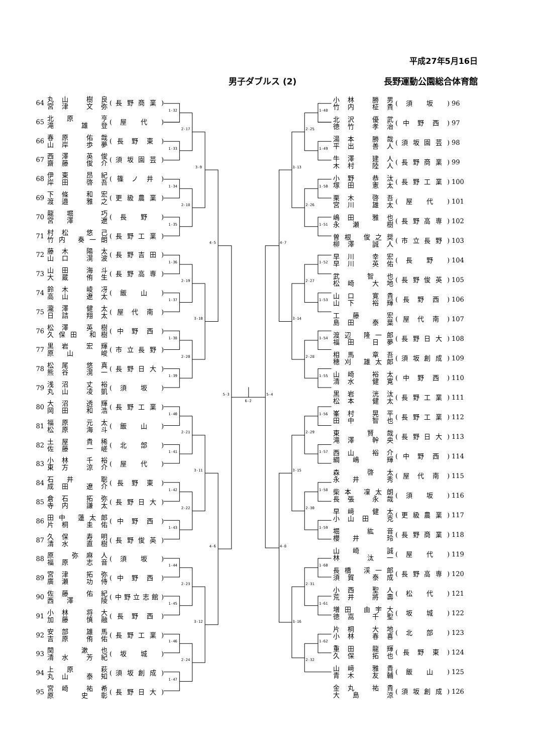平成27年5月16日
男子ダブルス (2) 長野運動公園総合体育館
| 64 | 丸山 樹良 宮津 文弥 | ( 長 野 商 業 ) |
| 65 | 北原 亨 滝 雄登 | ( 屋 代 ) |
| 66 | 春原 佑哉 山岸 歩夢 | ( 長 野 東 ) |
| 67 | 西澤 英俊 齋藤 俊介 | ( 須 坂 園 芸 ) |
| 68 | 伊東 昂紀 岸田 啓吾 | ( 篠 ノ 井 ) |
| 69 | 下條 和宏 渡邉 雅之 | ( 更 級 農 業 ) |
| 70 | 龍堀 巧 宮澤 遼 | ( 長 野 ) |
| 71 | 村松 悠己 竹内 奏一朗 | ( 長 野 工 業 ) |
| 72 | 藤木 陽太 山口 滉波 | ( 長 野 吉 田 ) |
| 73 | 山田 海斗 大蔵 侑生 | ( 長 野 高 専 ) |
| 74 | 鈴木 崚冴 高山 遼太 | ( 飯 山 ) |
| 75 | 瀧澤 健太 日詰 翔太 | ( 屋 代 南 ) |
| 76 | 松澤 英樹 久保田 和樹 | ( 中 野 西 ) |
| 77 | 黒岩 宏輝 原山 峻 | ( 市 立 長 野 ) |
| 78 | 松尾 悠真 熊谷 滉一 | ( 長 野 日 大 ) |
| 79 | 浅沼 丈裕 丸山 凌凱 | ( 須 坂 ) |
| 80 | 大沼 透輝 岡田 和浩 | ( 長 野 工 業 ) |
| 81 | 福原 元太 松原 海斗 | ( 飯 山 ) |
| 82 | 土屋 貴稀 佐藤 一嵯 | ( 北 部 ) |
| 83 | 小林 千裕 東方 涼介 | ( 屋 代 ) |
| 84 | 石井 聡 成田 遼介 | ( 長 野 東 ) |
| 85 | 倉石 拓弥 寺内 謙太 | ( 長 野 日 大 ) |
| 86 | 田中 蓮太郎 片桐 圭佑 | ( 中 野 西 ) |
| 87 | 久保 寿明 清水 直樹 | ( 長 野 俊 英 ) |
| 88 | 原 弥麻人 福原 志音 | ( 須 坂 ) |
| 89 | 宮津 拓弥 廣瀬 功侍 | ( 中 野 西 ) |
| 90 | 佐藤 佑紀 西澤 陵 | (中野立志館) |
| 91 | 小林 将大 加藤 慎融 | ( 長 野 西 ) |
| 92 | 安部 雄馬 吉原 侑佑 | ( 長 野 工 業 ) |
| 93 | 関 漱也 清水 芳紀 | ( 坂 城 ) |
| 94 | 上原 萩 丸山 泰知 | ( 須 坂 創 成 ) |
| 95 | 宮崎 祐希 原 史彰 | ( 長 野 日 大 ) |
1-32
1-33
1-34
1-35
1-36
1-37
1-38
1-39
1-40
1-41
1-42
1-43
1-44
1-45
1-46
1-47
2-17
2-18
2-19
2-20
2-21
2-22
2-23
2-24
3-9
3-10
3-11
3-12
4-5
4-6
5-3
6-2
1-48
1-49
1-50
1-51
1-52
1-53
1-54
1-55
1-56
1-57
1-58
1-59
1-60
1-61
1-62
2-25
2-26
2-27
2-28
2-29
2-30
2-31
2-32
3-13
3-14
3-15
3-16
4-7
4-8
5-4
| 小林 勝男 竹内 柾貴 | ( 須 坂 ) | 96 |
| 北沢 優武 徳竹 孝治 | ( 中 野 西 ) | 97 |
| 湯本 勝哉 平出 善人 | ( 須 坂 園 芸 ) | 98 |
| 牛澤 建人 木村 陸人 | ( 長 野 商 業 ) | 99 |
| 小野 恭汰 塚田 憲太 | ( 長 野 工 業 ) | 100 |
| 栗木 啓吾 宮川 雄太 | ( 屋 代 ) | 101 |
| 嶋田 雅也 永瀬 樹 | ( 長 野 高 専 ) | 102 |
| 曽根 俊之奨 柳澤 誠人 | ( 市 立 長 野 ) | 103 |
| 早川 幸宏 早川 英佑 | ( 長 野 ) | 104 |
| 武 智也 松崎 大地 | ( 長 野 俊 英 ) | 105 |
| 山口 寛貴 山下 裕輝 | ( 長 野 西 ) | 106 |
| 工藤 宏 島田 泰葉 | ( 屋 代 南 ) | 107 |
| 渡辺 隆一郎 福田 日夢 | ( 長 野 日 大 ) | 108 |
| 相馬 章吾 穂刈 雄太郎 | ( 須 坂 創 成 ) | 109 |
| 山崎 裕太 清水 健寛 | ( 中 野 西 ) | 110 |
| 黒岩 洸汰 松本 健太 | ( 長 野 工 業 ) | 111 |
| 峯村 晃平 田中 智也 | ( 長 野 工 業 ) | 112 |
| 東 賢哉 滝澤 幹央 | ( 長 野 日 大 ) | 113 |
| 西山 裕介 綱嶋 輝 | ( 中 野 西 ) | 114 |
| 森 啓太 永井 秀 | ( 屋 代 南 ) | 115 |
| 柴本 凜太朗 長張 永哉 | ( 須 坂 ) | 116 |
| 早﨑 健太 小山田 克 | ( 更 級 農 業 ) | 117 |
| 堀 紘音 櫻井 玲 | ( 長 野 商 業 ) | 118 |
| 山崎 誠 林 汰一 | ( 屋 代 ) | 119 |
| 長橋 渓一郎 須賀 泰成 | ( 長 野 高 専 ) | 120 |
| 小西 聖人 荒井 將壽 | ( 松 代 ) | 121 |
| 増田 由宇大 徳嵩 千聖 | ( 坂 城 ) | 122 |
| 片桐 大地 小林 春喜 | ( 北 部 ) | 123 |
| 重田 龍輝 久保 拓也 | ( 長 野 東 ) | 124 |
| 山﨑 雅貴 青木 友輔 | ( 飯 山 ) | 125 |
| 金丸 祐貴 大島 涼 | ( 須 坂 創 成 ) | 126 |